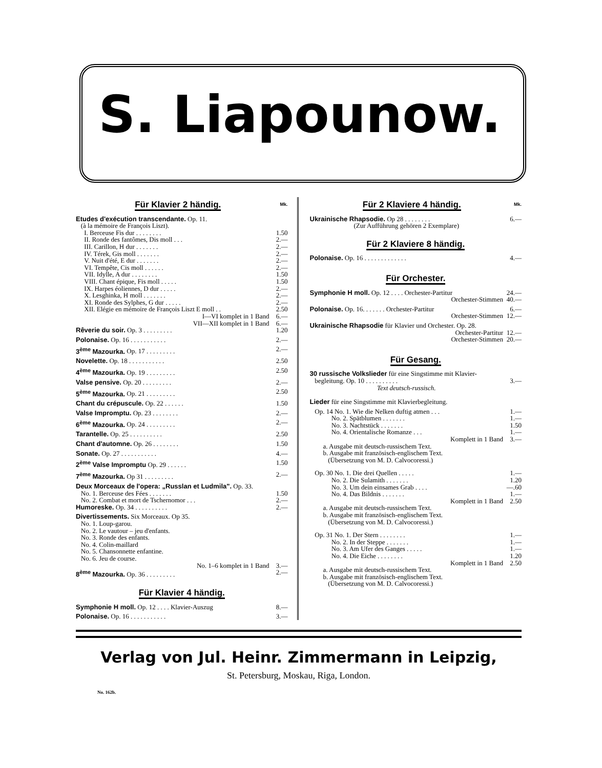S. Liapounow.
Für Klavier 2 händig. Mk.
| Etudes d'exécution transcendante. Op. 11. (à la mémoire de François Liszt). | |
| I. Berceuse Fis dur . . . . . . . . | 1.50 |
| II. Ronde des fantômes, Dis moll . . . | 2.— |
| III. Carillon, H dur . . . . . . . | 2.— |
| IV. Térek, Gis moll . . . . . . . | 2.— |
| V. Nuit d'été, E dur . . . . . . . | 2.— |
| VI. Tempête, Cis moll . . . . . . | 2.— |
| VII. Idylle, A dur . . . . . . . . | 1.50 |
| VIII. Chant épique, Fis moll . . . . . | 1.50 |
| IX. Harpes éoliennes, D dur . . . . . | 2.— |
| X. Lesghinka, H moll . . . . . . . | 2.— |
| XI. Ronde des Sylphes, G dur . . . . . | 2.— |
| XII. Elégie en mémoire de François Liszt E moll . . | 2.50 |
| I—VI komplet in 1 Band | 6.— |
| VII—XII komplet in 1 Band | 6.— |
| Rêverie du soir. Op. 3 . . . . . . . . . | 1.20 |
| Polonaise. Op. 16 . . . . . . . . . . . | 2.— |
| 3<sup>ème</sup> Mazourka. Op. 17 . . . . . . . . . | 2.— |
| Novelette. Op. 18 . . . . . . . . . . . | 2.50 |
| 4<sup>ème</sup> Mazourka. Op. 19 . . . . . . . . . | 2.50 |
| Valse pensive. Op. 20 . . . . . . . . . | 2.— |
| 5<sup>ème</sup> Mazourka. Op. 21 . . . . . . . . . | 2.50 |
| Chant du crépuscule. Op. 22 . . . . . . | 1.50 |
| Valse Impromptu. Op. 23 . . . . . . . . | 2.— |
| 6<sup>ème</sup> Mazourka. Op. 24 . . . . . . . . . | 2.— |
| Tarantelle. Op. 25 . . . . . . . . . . | 2.50 |
| Chant d'automne. Op. 26 . . . . . . . . | 1.50 |
| Sonate. Op. 27 . . . . . . . . . . . | 4.— |
| 2<sup>ème</sup> Valse Impromptu Op. 29 . . . . . . | 1.50 |
| 7<sup>ème</sup> Mazourka. Op 31 . . . . . . . . . | 2.— |
| Deux Morceaux de l'opera: „Russlan et Ludmila". Op. 33. | |
| No. 1. Berceuse des Fées . . . . . . . | 1.50 |
| No. 2. Combat et mort de Tschernomor . . . | 2.— |
| Humoreske. Op. 34 . . . . . . . . . . | 2.— |
| Divertissements. Six Morceaux. Op 35. No. 1. Loup-garou. No. 2. Le vautour – jeu d'enfants. No. 3. Ronde des enfants. No. 4. Colin-maillard No. 5. Chansonnette enfantine. No. 6. Jeu de course. | |
| No. 1–6 komplet in 1 Band | 3.— |
| 8<sup>ème</sup> Mazourka. Op. 36 . . . . . . . . . | 2.— |
Für Klavier 4 händig.
| Symphonie H moll. Op. 12 . . . . Klavier-Auszug | 8.— |
| Polonaise. Op. 16 . . . . . . . . . . . | 3.— |
Für 2 Klaviere 4 händig. Mk.
| Ukrainische Rhapsodie. Op 28 . . . . . . . . | 6.— |
| (Zur Aufführung gehören 2 Exemplare) | |
Für 2 Klaviere 8 händig.
| Polonaise. Op. 16 . . . . . . . . . . . . . | 4.— |
Für Orchester.
| Symphonie H moll. Op. 12 . . . . Orchester-Partitur | 24.— |
| Orchester-Stimmen | 40.— |
| Polonaise. Op. 16. . . . . . . Orchester-Partitur | 6.— |
| Orchester-Stimmen | 12.— |
| Ukrainische Rhapsodie für Klavier und Orchester. Op. 28. | |
| Orchester-Partitur | 12.— |
| Orchester-Stimmen | 20.— |
Für Gesang.
| 30 russische Volkslieder für eine Singstimme mit Klavier- begleitung. Op. 10 . . . . . . . . . . | 3.— |
| Text deutsch-russisch. | |
| Lieder für eine Singstimme mit Klavierbegleitung. | |
| Op. 14 No. 1. Wie die Nelken duftig atmen . . . | 1.— |
| No. 2. Spätblumen . . . . . . . | 1.— |
| No. 3. Nachtstück . . . . . . . | 1.50 |
| No. 4. Orientalische Romanze . . . | 1.— |
| Komplett in 1 Band | 3.— |
| a. Ausgabe mit deutsch-russischem Text. b. Ausgabe mit französisch-englischem Text. (Übersetzung von M. D. Calvocoressi.) | |
| Op. 30 No. 1. Die drei Quellen . . . . . | 1.— |
| No. 2. Die Sulamith . . . . . . . | 1.20 |
| No. 3. Um dein einsames Grab . . . . | —.60 |
| No. 4. Das Bildnis . . . . . . . | 1.— |
| Komplett in 1 Band | 2.50 |
| a. Ausgabe mit deutsch-russischem Text. b. Ausgabe mit französisch-englischem Text. (Übersetzung von M. D. Calvocoressi.) | |
| Op. 31 No. 1. Der Stern . . . . . . . . | 1.— |
| No. 2. In der Steppe . . . . . . . | 1.— |
| No. 3. Am Ufer des Ganges . . . . . | 1.— |
| No. 4. Die Eiche . . . . . . . . | 1.20 |
| Komplett in 1 Band | 2.50 |
| a. Ausgabe mit deutsch-russischem Text. b. Ausgabe mit französisch-englischem Text. (Übersetzung von M. D. Calvocoressi.) | |
Verlag von Jul. Heinr. Zimmermann in Leipzig,
St. Petersburg, Moskau, Riga, London.
No. 162b.